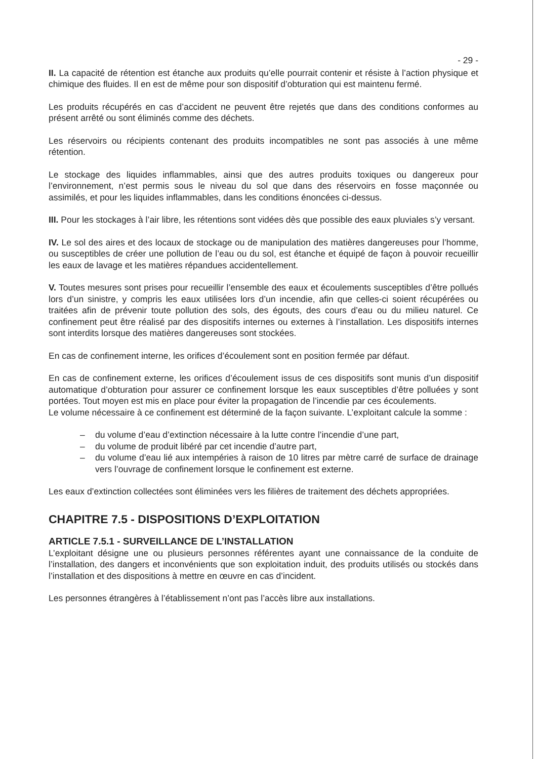- 29 -
II. La capacité de rétention est étanche aux produits qu’elle pourrait contenir et résiste à l’action physique et chimique des fluides. Il en est de même pour son dispositif d’obturation qui est maintenu fermé.
Les produits récupérés en cas d’accident ne peuvent être rejetés que dans des conditions conformes au présent arrêté ou sont éliminés comme des déchets.
Les réservoirs ou récipients contenant des produits incompatibles ne sont pas associés à une même rétention.
Le stockage des liquides inflammables, ainsi que des autres produits toxiques ou dangereux pour l’environnement, n’est permis sous le niveau du sol que dans des réservoirs en fosse maçonnée ou assimilés, et pour les liquides inflammables, dans les conditions énoncées ci-dessus.
III. Pour les stockages à l’air libre, les rétentions sont vidées dès que possible des eaux pluviales s’y versant.
IV. Le sol des aires et des locaux de stockage ou de manipulation des matières dangereuses pour l’homme, ou susceptibles de créer une pollution de l’eau ou du sol, est étanche et équipé de façon à pouvoir recueillir les eaux de lavage et les matières répandues accidentellement.
V. Toutes mesures sont prises pour recueillir l’ensemble des eaux et écoulements susceptibles d’être pollués lors d’un sinistre, y compris les eaux utilisées lors d’un incendie, afin que celles-ci soient récupérées ou traitées afin de prévenir toute pollution des sols, des égouts, des cours d’eau ou du milieu naturel. Ce confinement peut être réalisé par des dispositifs internes ou externes à l’installation. Les dispositifs internes sont interdits lorsque des matières dangereuses sont stockées.
En cas de confinement interne, les orifices d’écoulement sont en position fermée par défaut.
En cas de confinement externe, les orifices d’écoulement issus de ces dispositifs sont munis d’un dispositif automatique d’obturation pour assurer ce confinement lorsque les eaux susceptibles d’être polluées y sont portées. Tout moyen est mis en place pour éviter la propagation de l’incendie par ces écoulements.
Le volume nécessaire à ce confinement est déterminé de la façon suivante. L’exploitant calcule la somme :
– du volume d’eau d’extinction nécessaire à la lutte contre l’incendie d’une part,
– du volume de produit libéré par cet incendie d’autre part,
– du volume d’eau lié aux intempéries à raison de 10 litres par mètre carré de surface de drainage vers l’ouvrage de confinement lorsque le confinement est externe.
Les eaux d’extinction collectées sont éliminées vers les filières de traitement des déchets appropriées.
CHAPITRE 7.5 - DISPOSITIONS D’EXPLOITATION
ARTICLE 7.5.1 - SURVEILLANCE DE L’INSTALLATION
L’exploitant désigne une ou plusieurs personnes référentes ayant une connaissance de la conduite de l’installation, des dangers et inconvénients que son exploitation induit, des produits utilisés ou stockés dans l’installation et des dispositions à mettre en œuvre en cas d’incident.
Les personnes étrangères à l’établissement n’ont pas l’accès libre aux installations.